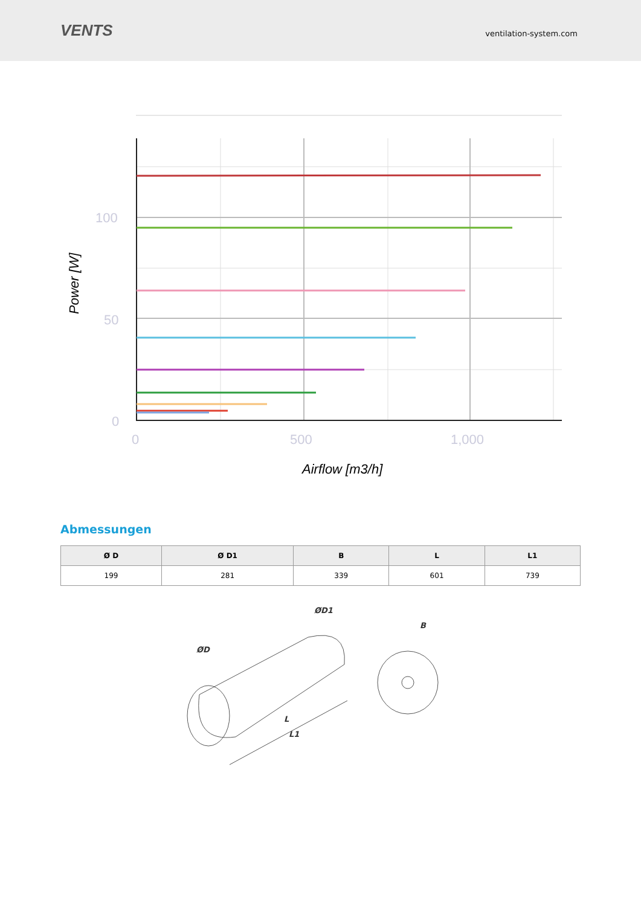VENTS
ventilation-system.com
100
50
0
0
500
1,000
Airflow [m3/h]
Power [W]
Abmessungen
| Ø D | Ø D1 | B | L | L1 |
| --- | --- | --- | --- | --- |
| 199 | 281 | 339 | 601 | 739 |
ØD
ØD1
B
L
L1